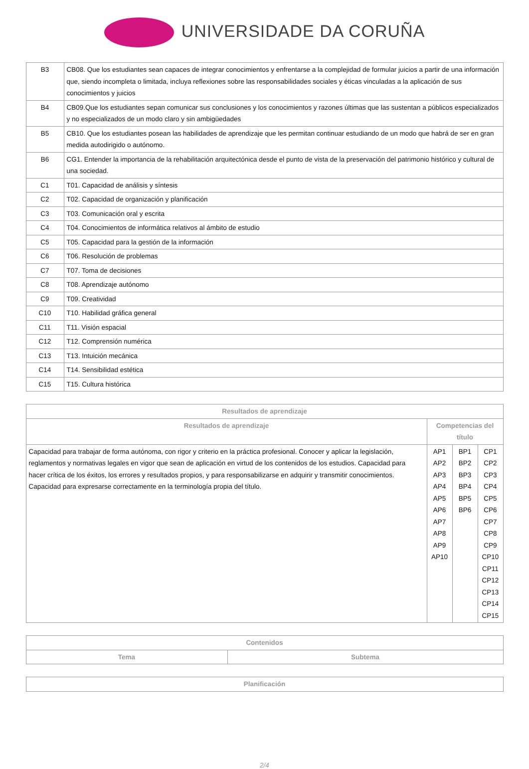UNIVERSIDADE DA CORUÑA
| B3 | CB08. Que los estudiantes sean capaces de integrar conocimientos y enfrentarse a la complejidad de formular juicios a partir de una información que, siendo incompleta o limitada, incluya reflexiones sobre las responsabilidades sociales y éticas vinculadas a la aplicación de sus conocimientos y juicios |
| B4 | CB09.Que los estudiantes sepan comunicar sus conclusiones y los conocimientos y razones últimas que las sustentan a públicos especializados y no especializados de un modo claro y sin ambigüedades |
| B5 | CB10. Que los estudiantes posean las habilidades de aprendizaje que les permitan continuar estudiando de un modo que habrá de ser en gran medida autodirigido o autónomo. |
| B6 | CG1. Entender la importancia de la rehabilitación arquitectónica desde el punto de vista de la preservación del patrimonio histórico y cultural de una sociedad. |
| C1 | T01. Capacidad de análisis y síntesis |
| C2 | T02. Capacidad de organización y planificación |
| C3 | T03. Comunicación oral y escrita |
| C4 | T04. Conocimientos de informática relativos al ámbito de estudio |
| C5 | T05. Capacidad para la gestión de la información |
| C6 | T06. Resolución de problemas |
| C7 | T07. Toma de decisiones |
| C8 | T08. Aprendizaje autónomo |
| C9 | T09. Creatividad |
| C10 | T10. Habilidad gráfica general |
| C11 | T11. Visión espacial |
| C12 | T12. Comprensión numérica |
| C13 | T13. Intuición mecánica |
| C14 | T14. Sensibilidad estética |
| C15 | T15. Cultura histórica |
| Resultados de aprendizaje | | | |
| --- | --- | --- | --- |
| Resultados de aprendizaje | Competencias del título | | |
| Capacidad para trabajar de forma autónoma, con rigor y criterio en la práctica profesional. Conocer y aplicar la legislación, reglamentos y normativas legales en vigor que sean de aplicación en virtud de los contenidos de los estudios. Capacidad para hacer crítica de los éxitos, los errores y resultados propios, y para responsabilizarse en adquirir y transmitir conocimientos. Capacidad para expresarse correctamente en la terminología propia del título. | AP1 AP2 AP3 AP4 AP5 AP6 AP7 AP8 AP9 AP10 | BP1 BP2 BP3 BP4 BP5 BP6 | CP1 CP2 CP3 CP4 CP5 CP6 CP7 CP8 CP9 CP10 CP11 CP12 CP13 CP14 CP15 |
| Contenidos | |
| --- | --- |
| Tema | Subtema |
| Planificación |
| --- |
2/4